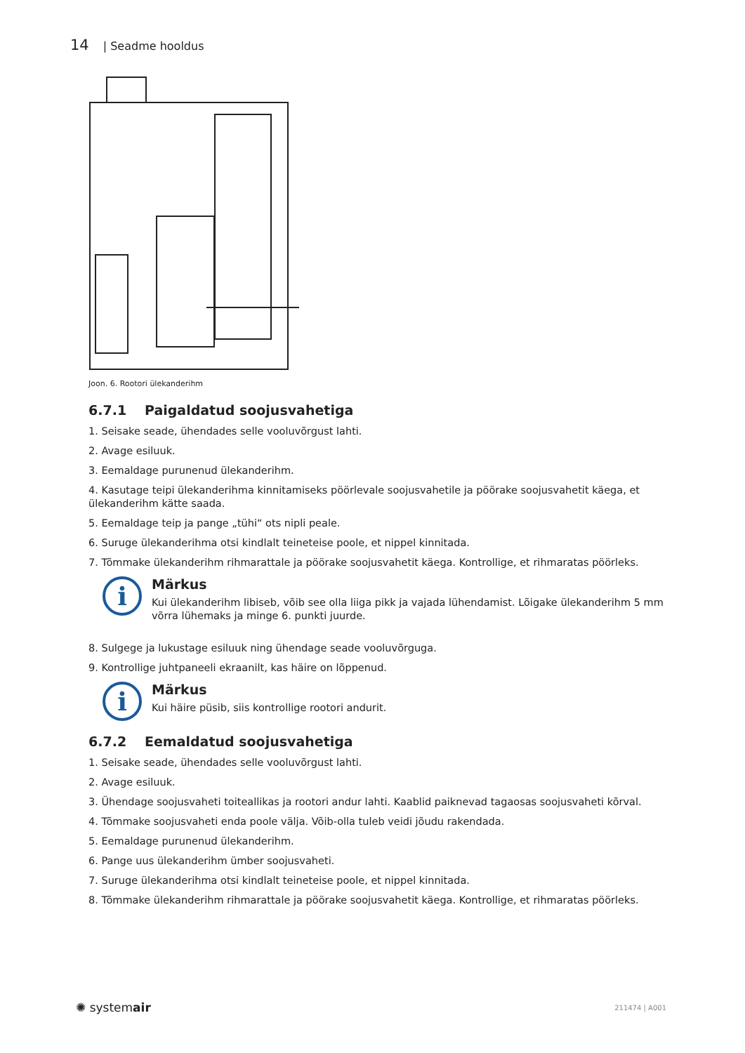14 | Seadme hooldus
Joon. 6. Rootori ülekanderihm
6.7.1 Paigaldatud soojusvahetiga
1. Seisake seade, ühendades selle vooluvõrgust lahti.
2. Avage esiluuk.
3. Eemaldage purunenud ülekanderihm.
4. Kasutage teipi ülekanderihma kinnitamiseks pöörlevale soojusvahetile ja pöörake soojusvahetit käega, et ülekanderihm kätte saada.
5. Eemaldage teip ja pange „tühi“ ots nipli peale.
6. Suruge ülekanderihma otsi kindlalt teineteise poole, et nippel kinnitada.
7. Tõmmake ülekanderihm rihmarattale ja pöörake soojusvahetit käega. Kontrollige, et rihmaratas pöörleks.
i
Märkus
Kui ülekanderihm libiseb, võib see olla liiga pikk ja vajada lühendamist. Lõigake ülekanderihm 5 mm võrra lühemaks ja minge 6. punkti juurde.
8. Sulgege ja lukustage esiluuk ning ühendage seade vooluvõrguga.
9. Kontrollige juhtpaneeli ekraanilt, kas häire on lõppenud.
i
Märkus
Kui häire püsib, siis kontrollige rootori andurit.
6.7.2 Eemaldatud soojusvahetiga
1. Seisake seade, ühendades selle vooluvõrgust lahti.
2. Avage esiluuk.
3. Ühendage soojusvaheti toiteallikas ja rootori andur lahti. Kaablid paiknevad tagaosas soojusvaheti kõrval.
4. Tõmmake soojusvaheti enda poole välja. Võib-olla tuleb veidi jõudu rakendada.
5. Eemaldage purunenud ülekanderihm.
6. Pange uus ülekanderihm ümber soojusvaheti.
7. Suruge ülekanderihma otsi kindlalt teineteise poole, et nippel kinnitada.
8. Tõmmake ülekanderihm rihmarattale ja pöörake soojusvahetit käega. Kontrollige, et rihmaratas pöörleks.
✺ systemair 211474 | A001